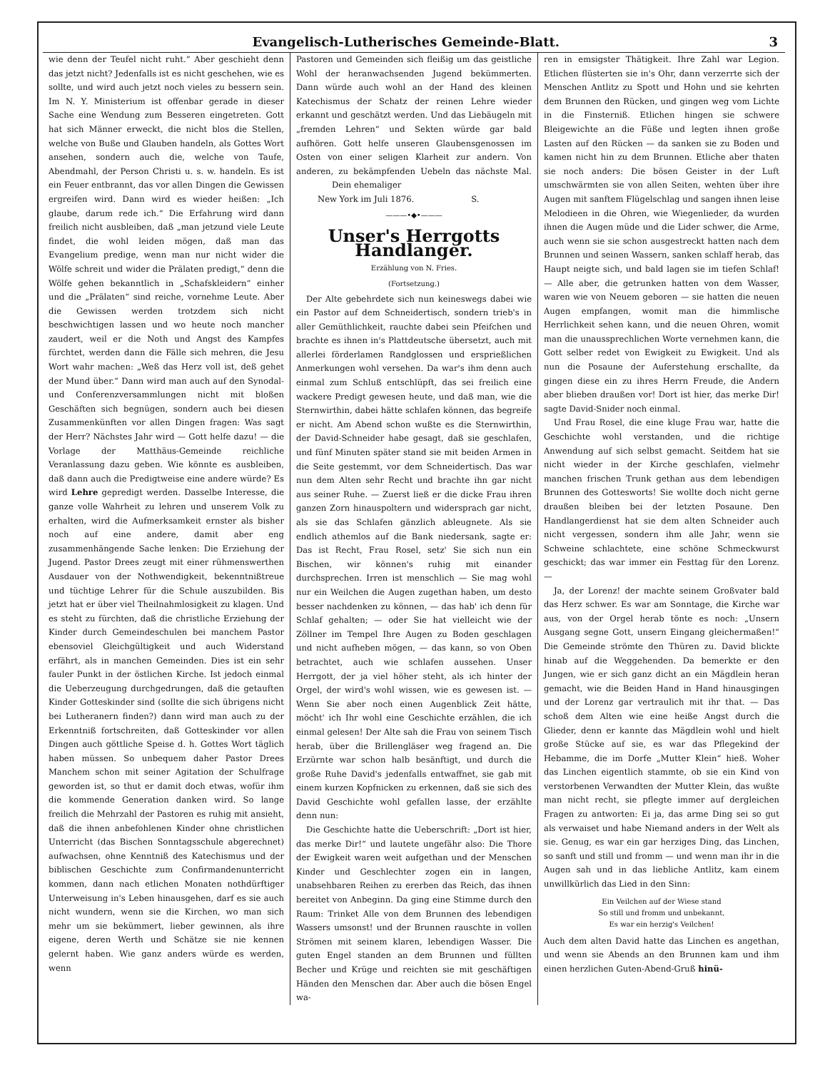Evangelisch-Lutherisches Gemeinde-Blatt. 3
wie denn der Teufel nicht ruht.“ Aber geschieht denn das jetzt nicht? Jedenfalls ist es nicht geschehen, wie es sollte, und wird auch jetzt noch vieles zu bessern sein. Im N. Y. Ministerium ist offenbar gerade in dieser Sache eine Wendung zum Besseren eingetreten. Gott hat sich Männer erweckt, die nicht blos die Stellen, welche von Buße und Glauben handeln, als Gottes Wort ansehen, sondern auch die, welche von Taufe, Abendmahl, der Person Christi u. s. w. handeln. Es ist ein Feuer entbrannt, das vor allen Dingen die Gewissen ergreifen wird. Dann wird es wieder heißen: „Ich glaube, darum rede ich.“ Die Erfahrung wird dann freilich nicht ausbleiben, daß „man jetzund viele Leute findet, die wohl leiden mögen, daß man das Evangelium predige, wenn man nur nicht wider die Wölfe schreit und wider die Prälaten predigt,“ denn die Wölfe gehen bekanntlich in „Schafskleidern“ einher und die „Prälaten“ sind reiche, vornehme Leute. Aber die Gewissen werden trotzdem sich nicht beschwichtigen lassen und wo heute noch mancher zaudert, weil er die Noth und Angst des Kampfes fürchtet, werden dann die Fälle sich mehren, die Jesu Wort wahr machen: „Weß das Herz voll ist, deß gehet der Mund über.“ Dann wird man auch auf den Synodal- und Conferenzversammlungen nicht mit bloßen Geschäften sich begnügen, sondern auch bei diesen Zusammenkünften vor allen Dingen fragen: Was sagt der Herr? Nächstes Jahr wird — Gott helfe dazu! — die Vorlage der Matthäus-Gemeinde reichliche Veranlassung dazu geben. Wie könnte es ausbleiben, daß dann auch die Predigtweise eine andere würde? Es wird Lehre gepredigt werden. Dasselbe Interesse, die ganze volle Wahrheit zu lehren und unserem Volk zu erhalten, wird die Aufmerksamkeit ernster als bisher noch auf eine andere, damit aber eng zusammenhängende Sache lenken: Die Erziehung der Jugend. Pastor Drees zeugt mit einer rühmenswerthen Ausdauer von der Nothwendigkeit, bekenntnißtreue und tüchtige Lehrer für die Schule auszubilden. Bis jetzt hat er über viel Theilnahmlosigkeit zu klagen. Und es steht zu fürchten, daß die christliche Erziehung der Kinder durch Gemeindeschulen bei manchem Pastor ebensoviel Gleichgültigkeit und auch Widerstand erfährt, als in manchen Gemeinden. Dies ist ein sehr fauler Punkt in der östlichen Kirche. Ist jedoch einmal die Ueberzeugung durchgedrungen, daß die getauften Kinder Gotteskinder sind (sollte die sich übrigens nicht bei Lutheranern finden?) dann wird man auch zu der Erkenntniß fortschreiten, daß Gotteskinder vor allen Dingen auch göttliche Speise d. h. Gottes Wort täglich haben müssen. So unbequem daher Pastor Drees Manchem schon mit seiner Agitation der Schulfrage geworden ist, so thut er damit doch etwas, wofür ihm die kommende Generation danken wird. So lange freilich die Mehrzahl der Pastoren es ruhig mit ansieht, daß die ihnen anbefohlenen Kinder ohne christlichen Unterricht (das Bischen Sonntagsschule abgerechnet) aufwachsen, ohne Kenntniß des Katechismus und der biblischen Geschichte zum Confirmandenunterricht kommen, dann nach etlichen Monaten nothdürftiger Unterweisung in's Leben hinausgehen, darf es sie auch nicht wundern, wenn sie die Kirchen, wo man sich mehr um sie bekümmert, lieber gewinnen, als ihre eigene, deren Werth und Schätze sie nie kennen gelernt haben. Wie ganz anders würde es werden, wenn
Pastoren und Gemeinden sich fleißig um das geistliche Wohl der heranwachsenden Jugend bekümmerten. Dann würde auch wohl an der Hand des kleinen Katechismus der Schatz der reinen Lehre wieder erkannt und geschätzt werden. Und das Liebäugeln mit „fremden Lehren“ und Sekten würde gar bald aufhören. Gott helfe unseren Glaubensgenossen im Osten von einer seligen Klarheit zur andern. Von anderen, zu bekämpfenden Uebeln das nächste Mal. Dein ehemaliger
New York im Juli 1876. S.
———•◆•———
Unser's Herrgotts Handlanger.
Erzählung von N. Fries.
(Fortsetzung.)
Der Alte gebehrdete sich nun keineswegs dabei wie ein Pastor auf dem Schneidertisch, sondern trieb's in aller Gemüthlichkeit, rauchte dabei sein Pfeifchen und brachte es ihnen in's Plattdeutsche übersetzt, auch mit allerlei förderlamen Randglossen und ersprießlichen Anmerkungen wohl versehen. Da war's ihm denn auch einmal zum Schluß entschlüpft, das sei freilich eine wackere Predigt gewesen heute, und daß man, wie die Sternwirthin, dabei hätte schlafen können, das begreife er nicht. Am Abend schon wußte es die Sternwirthin, der David-Schneider habe gesagt, daß sie geschlafen, und fünf Minuten später stand sie mit beiden Armen in die Seite gestemmt, vor dem Schneidertisch. Das war nun dem Alten sehr Recht und brachte ihn gar nicht aus seiner Ruhe. — Zuerst ließ er die dicke Frau ihren ganzen Zorn hinauspoltern und widersprach gar nicht, als sie das Schlafen gänzlich ableugnete. Als sie endlich athemlos auf die Bank niedersank, sagte er: Das ist Recht, Frau Rosel, setz' Sie sich nun ein Bischen, wir können's ruhig mit einander durchsprechen. Irren ist menschlich — Sie mag wohl nur ein Weilchen die Augen zugethan haben, um desto besser nachdenken zu können, — das hab' ich denn für Schlaf gehalten; — oder Sie hat vielleicht wie der Zöllner im Tempel Ihre Augen zu Boden geschlagen und nicht aufheben mögen, — das kann, so von Oben betrachtet, auch wie schlafen aussehen. Unser Herrgott, der ja viel höher steht, als ich hinter der Orgel, der wird's wohl wissen, wie es gewesen ist. — Wenn Sie aber noch einen Augenblick Zeit hätte, möcht' ich Ihr wohl eine Geschichte erzählen, die ich einmal gelesen! Der Alte sah die Frau von seinem Tisch herab, über die Brillengläser weg fragend an. Die Erzürnte war schon halb besänftigt, und durch die große Ruhe David's jedenfalls entwaffnet, sie gab mit einem kurzen Kopfnicken zu erkennen, daß sie sich des David Geschichte wohl gefallen lasse, der erzählte denn nun:
Die Geschichte hatte die Ueberschrift: „Dort ist hier, das merke Dir!“ und lautete ungefähr also: Die Thore der Ewigkeit waren weit aufgethan und der Menschen Kinder und Geschlechter zogen ein in langen, unabsehbaren Reihen zu ererben das Reich, das ihnen bereitet von Anbeginn. Da ging eine Stimme durch den Raum: Trinket Alle von dem Brunnen des lebendigen Wassers umsonst! und der Brunnen rauschte in vollen Strömen mit seinem klaren, lebendigen Wasser. Die guten Engel standen an dem Brunnen und füllten Becher und Krüge und reichten sie mit geschäftigen Händen den Menschen dar. Aber auch die bösen Engel wa-
ren in emsigster Thätigkeit. Ihre Zahl war Legion. Etlichen flüsterten sie in's Ohr, dann verzerrte sich der Menschen Antlitz zu Spott und Hohn und sie kehrten dem Brunnen den Rücken, und gingen weg vom Lichte in die Finsterniß. Etlichen hingen sie schwere Bleigewichte an die Füße und legten ihnen große Lasten auf den Rücken — da sanken sie zu Boden und kamen nicht hin zu dem Brunnen. Etliche aber thaten sie noch anders: Die bösen Geister in der Luft umschwärmten sie von allen Seiten, wehten über ihre Augen mit sanftem Flügelschlag und sangen ihnen leise Melodieen in die Ohren, wie Wiegenlieder, da wurden ihnen die Augen müde und die Lider schwer, die Arme, auch wenn sie sie schon ausgestreckt hatten nach dem Brunnen und seinen Wassern, sanken schlaff herab, das Haupt neigte sich, und bald lagen sie im tiefen Schlaf! — Alle aber, die getrunken hatten von dem Wasser, waren wie von Neuem geboren — sie hatten die neuen Augen empfangen, womit man die himmlische Herrlichkeit sehen kann, und die neuen Ohren, womit man die unaussprechlichen Worte vernehmen kann, die Gott selber redet von Ewigkeit zu Ewigkeit. Und als nun die Posaune der Auferstehung erschallte, da gingen diese ein zu ihres Herrn Freude, die Andern aber blieben draußen vor! Dort ist hier, das merke Dir! sagte David-Snider noch einmal.
Und Frau Rosel, die eine kluge Frau war, hatte die Geschichte wohl verstanden, und die richtige Anwendung auf sich selbst gemacht. Seitdem hat sie nicht wieder in der Kirche geschlafen, vielmehr manchen frischen Trunk gethan aus dem lebendigen Brunnen des Gottesworts! Sie wollte doch nicht gerne draußen bleiben bei der letzten Posaune. Den Handlangerdienst hat sie dem alten Schneider auch nicht vergessen, sondern ihm alle Jahr, wenn sie Schweine schlachtete, eine schöne Schmeckwurst geschickt; das war immer ein Festtag für den Lorenz. —
Ja, der Lorenz! der machte seinem Großvater bald das Herz schwer. Es war am Sonntage, die Kirche war aus, von der Orgel herab tönte es noch: „Unsern Ausgang segne Gott, unsern Eingang gleichermaßen!“ Die Gemeinde strömte den Thüren zu. David blickte hinab auf die Weggehenden. Da bemerkte er den Jungen, wie er sich ganz dicht an ein Mägdlein heran gemacht, wie die Beiden Hand in Hand hinausgingen und der Lorenz gar vertraulich mit ihr that. — Das schoß dem Alten wie eine heiße Angst durch die Glieder, denn er kannte das Mägdlein wohl und hielt große Stücke auf sie, es war das Pflegekind der Hebamme, die im Dorfe „Mutter Klein“ hieß. Woher das Linchen eigentlich stammte, ob sie ein Kind von verstorbenen Verwandten der Mutter Klein, das wußte man nicht recht, sie pflegte immer auf dergleichen Fragen zu antworten: Ei ja, das arme Ding sei so gut als verwaiset und habe Niemand anders in der Welt als sie. Genug, es war ein gar herziges Ding, das Linchen, so sanft und still und fromm — und wenn man ihr in die Augen sah und in das liebliche Antlitz, kam einem unwillkürlich das Lied in den Sinn:
Ein Veilchen auf der Wiese stand
So still und fromm und unbekannt,
Es war ein herzig's Veilchen!
Auch dem alten David hatte das Linchen es angethan, und wenn sie Abends an den Brunnen kam und ihm einen herzlichen Guten-Abend-Gruß hinü-